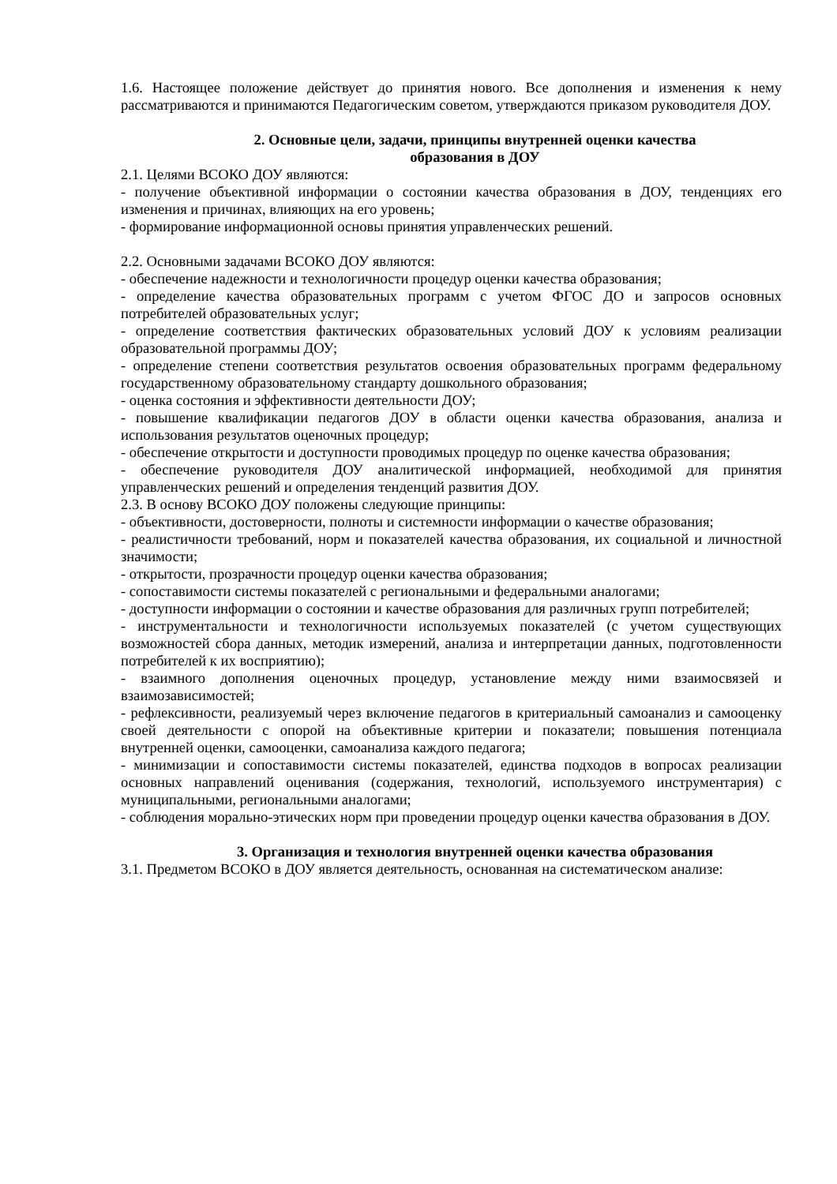1.6. Настоящее положение действует до принятия нового. Все дополнения и изменения к нему рассматриваются и принимаются Педагогическим советом, утверждаются приказом руководителя ДОУ.
2. Основные цели, задачи, принципы внутренней оценки качества
образования в ДОУ
2.1. Целями ВСОКО ДОУ являются:
- получение объективной информации о состоянии качества образования в ДОУ, тенденциях его изменения и причинах, влияющих на его уровень;
- формирование информационной основы принятия управленческих решений.
2.2. Основными задачами ВСОКО ДОУ являются:
- обеспечение надежности и технологичности процедур оценки качества образования;
- определение качества образовательных программ с учетом ФГОС ДО и запросов основных потребителей образовательных услуг;
- определение соответствия фактических образовательных условий ДОУ к условиям реализации образовательной программы ДОУ;
- определение степени соответствия результатов освоения образовательных программ федеральному государственному образовательному стандарту дошкольного образования;
- оценка состояния и эффективности деятельности ДОУ;
- повышение квалификации педагогов ДОУ в области оценки качества образования, анализа и использования результатов оценочных процедур;
- обеспечение открытости и доступности проводимых процедур по оценке качества образования;
- обеспечение руководителя ДОУ аналитической информацией, необходимой для принятия управленческих решений и определения тенденций развития ДОУ.
2.3. В основу ВСОКО ДОУ положены следующие принципы:
- объективности, достоверности, полноты и системности информации о качестве образования;
- реалистичности требований, норм и показателей качества образования, их социальной и личностной значимости;
- открытости, прозрачности процедур оценки качества образования;
- сопоставимости системы показателей с региональными и федеральными аналогами;
- доступности информации о состоянии и качестве образования для различных групп потребителей;
- инструментальности и технологичности используемых показателей (с учетом существующих возможностей сбора данных, методик измерений, анализа и интерпретации данных, подготовленности потребителей к их восприятию);
- взаимного дополнения оценочных процедур, установление между ними взаимосвязей и взаимозависимостей;
- рефлексивности, реализуемый через включение педагогов в критериальный самоанализ и самооценку своей деятельности с опорой на объективные критерии и показатели; повышения потенциала внутренней оценки, самооценки, самоанализа каждого педагога;
- минимизации и сопоставимости системы показателей, единства подходов в вопросах реализации основных направлений оценивания (содержания, технологий, используемого инструментария) с муниципальными, региональными аналогами;
- соблюдения морально-этических норм при проведении процедур оценки качества образования в ДОУ.
3. Организация и технология внутренней оценки качества образования
3.1. Предметом ВСОКО в ДОУ является деятельность, основанная на систематическом анализе: